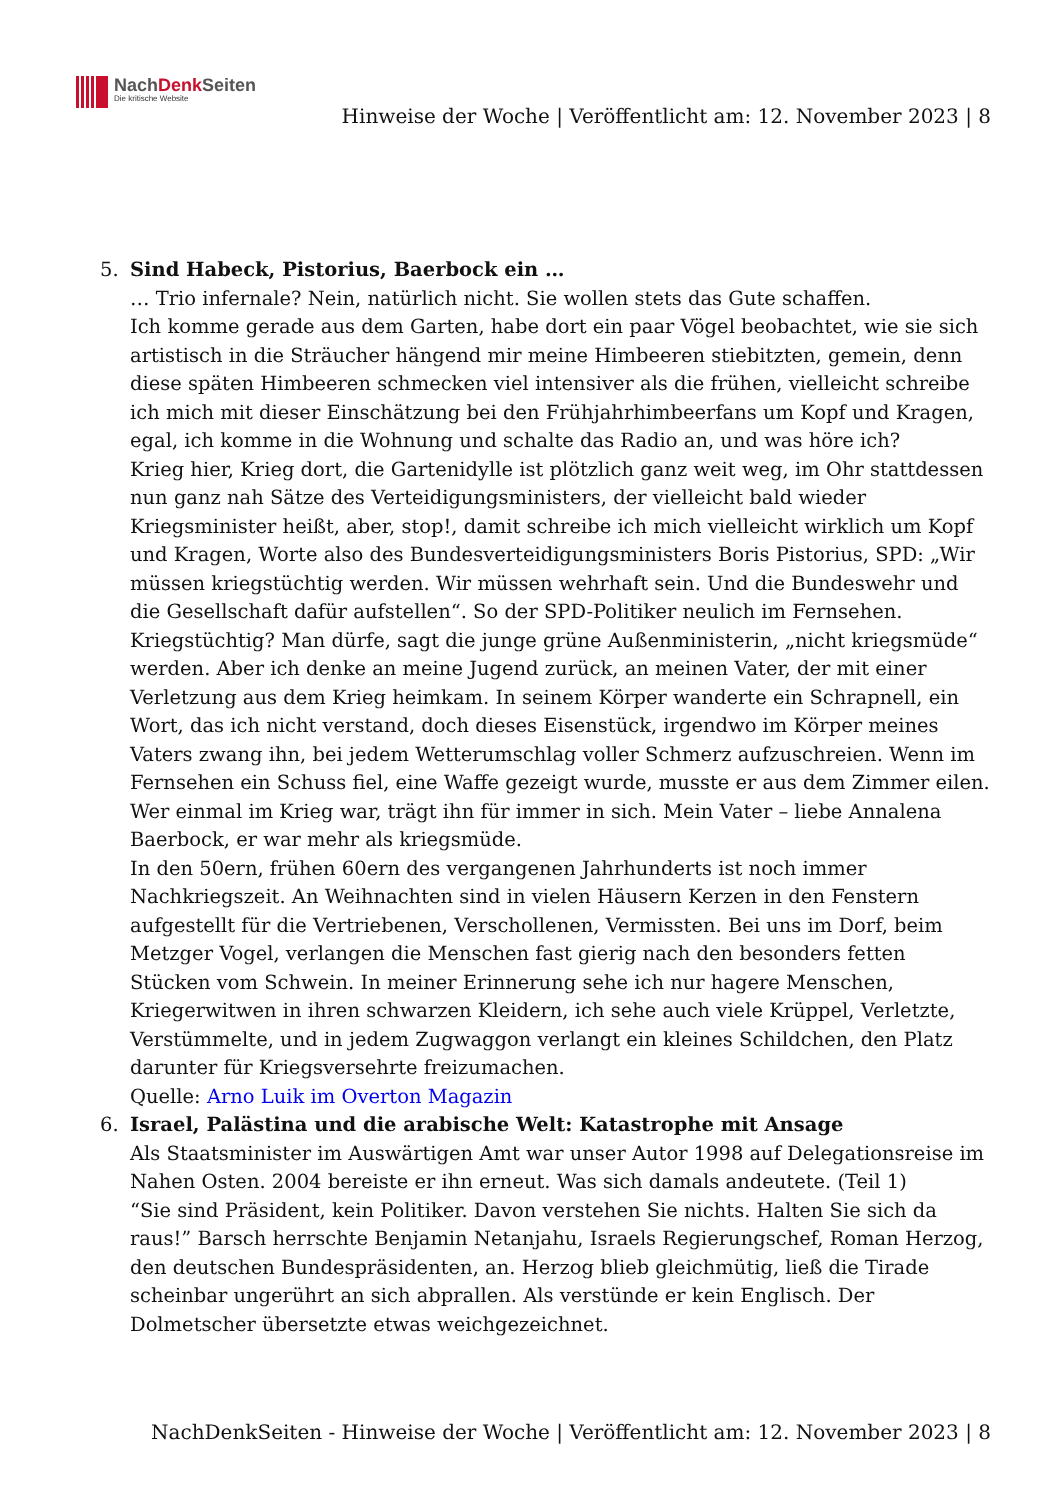NachDenk Seiten
Die kritische Website
Hinweise der Woche | Veröffentlicht am: 12. November 2023 | 8
5. Sind Habeck, Pistorius, Baerbock ein …
… Trio infernale? Nein, natürlich nicht. Sie wollen stets das Gute schaffen.
Ich komme gerade aus dem Garten, habe dort ein paar Vögel beobachtet, wie sie sich artistisch in die Sträucher hängend mir meine Himbeeren stiebitzten, gemein, denn diese späten Himbeeren schmecken viel intensiver als die frühen, vielleicht schreibe ich mich mit dieser Einschätzung bei den Frühjahrhimbeerfans um Kopf und Kragen, egal, ich komme in die Wohnung und schalte das Radio an, und was höre ich?
Krieg hier, Krieg dort, die Gartenidylle ist plötzlich ganz weit weg, im Ohr stattdessen nun ganz nah Sätze des Verteidigungsministers, der vielleicht bald wieder Kriegsminister heißt, aber, stop!, damit schreibe ich mich vielleicht wirklich um Kopf und Kragen, Worte also des Bundesverteidigungsministers Boris Pistorius, SPD: „Wir müssen kriegstüchtig werden. Wir müssen wehrhaft sein. Und die Bundeswehr und die Gesellschaft dafür aufstellen“. So der SPD-Politiker neulich im Fernsehen.
Kriegstüchtig? Man dürfe, sagt die junge grüne Außenministerin, „nicht kriegsmüde“ werden. Aber ich denke an meine Jugend zurück, an meinen Vater, der mit einer Verletzung aus dem Krieg heimkam. In seinem Körper wanderte ein Schrapnell, ein Wort, das ich nicht verstand, doch dieses Eisenstück, irgendwo im Körper meines Vaters zwang ihn, bei jedem Wetterumschlag voller Schmerz aufzuschreien. Wenn im Fernsehen ein Schuss fiel, eine Waffe gezeigt wurde, musste er aus dem Zimmer eilen. Wer einmal im Krieg war, trägt ihn für immer in sich. Mein Vater – liebe Annalena Baerbock, er war mehr als kriegsmüde.
In den 50ern, frühen 60ern des vergangenen Jahrhunderts ist noch immer Nachkriegszeit. An Weihnachten sind in vielen Häusern Kerzen in den Fenstern aufgestellt für die Vertriebenen, Verschollenen, Vermissten. Bei uns im Dorf, beim Metzger Vogel, verlangen die Menschen fast gierig nach den besonders fetten Stücken vom Schwein. In meiner Erinnerung sehe ich nur hagere Menschen, Kriegerwitwen in ihren schwarzen Kleidern, ich sehe auch viele Krüppel, Verletzte, Verstümmelte, und in jedem Zugwaggon verlangt ein kleines Schildchen, den Platz darunter für Kriegsversehrte freizumachen.
Quelle: Arno Luik im Overton Magazin
6. Israel, Palästina und die arabische Welt: Katastrophe mit Ansage
Als Staatsminister im Auswärtigen Amt war unser Autor 1998 auf Delegationsreise im Nahen Osten. 2004 bereiste er ihn erneut. Was sich damals andeutete. (Teil 1)
“Sie sind Präsident, kein Politiker. Davon verstehen Sie nichts. Halten Sie sich da raus!” Barsch herrschte Benjamin Netanjahu, Israels Regierungschef, Roman Herzog, den deutschen Bundespräsidenten, an. Herzog blieb gleichmütig, ließ die Tirade scheinbar ungerührt an sich abprallen. Als verstünde er kein Englisch. Der Dolmetscher übersetzte etwas weichgezeichnet.
NachDenkSeiten - Hinweise der Woche | Veröffentlicht am: 12. November 2023 | 8